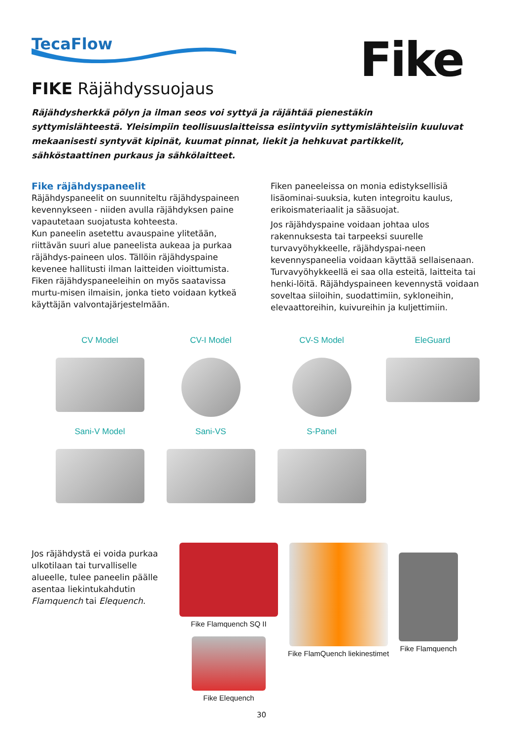TecaFlow Fike
FIKE Räjähdyssuojaus
Räjähdysherkkä pölyn ja ilman seos voi syttyä ja räjähtää pienestäkin syttymislähteestä. Yleisimpiin teollisuuslaitteissa esiintyviin syttymislähteisiin kuuluvat mekaanisesti syntyvät kipinät, kuumat pinnat, liekit ja hehkuvat partikkelit, sähköstaattinen purkaus ja sähkölaitteet.
Fike räjähdyspaneelit
Räjähdyspaneelit on suunniteltu räjähdyspaineen kevennykseen - niiden avulla räjähdyksen paine vapautetaan suojatusta kohteesta.
Kun paneelin asetettu avauspaine ylitetään, riittävän suuri alue paneelista aukeaa ja purkaa räjähdys-paineen ulos. Tällöin räjähdyspaine kevenee hallitusti ilman laitteiden vioittumista.
Fiken räjähdyspaneeleihin on myös saatavissa murtu-misen ilmaisin, jonka tieto voidaan kytkeä käyttäjän valvontajärjestelmään.
Fiken paneeleissa on monia edistyksellisiä lisäominai-suuksia, kuten integroitu kaulus, erikoismateriaalit ja sääsuojat.
Jos räjähdyspaine voidaan johtaa ulos rakennuksesta tai tarpeeksi suurelle turvavyöhykkeelle, räjähdyspai-neen kevennyspaneelia voidaan käyttää sellaisenaan. Turvavyöhykkeellä ei saa olla esteitä, laitteita tai henki-löitä. Räjähdyspaineen kevennystä voidaan soveltaa siiloihin, suodattimiin, sykloneihin, elevaattoreihin, kuivureihin ja kuljettimiin.
CV Model
CV-I Model
CV-S Model
EleGuard
Sani-V Model
Sani-VS
S-Panel
Jos räjähdystä ei voida purkaa ulkotilaan tai turvalliselle alueelle, tulee paneelin päälle asentaa liekintukahdutin Flamquench tai Elequench.
Fike Flamquench SQ II
Fike Elequench
Fike FlamQuench liekinestimet Fike Flamquench
30